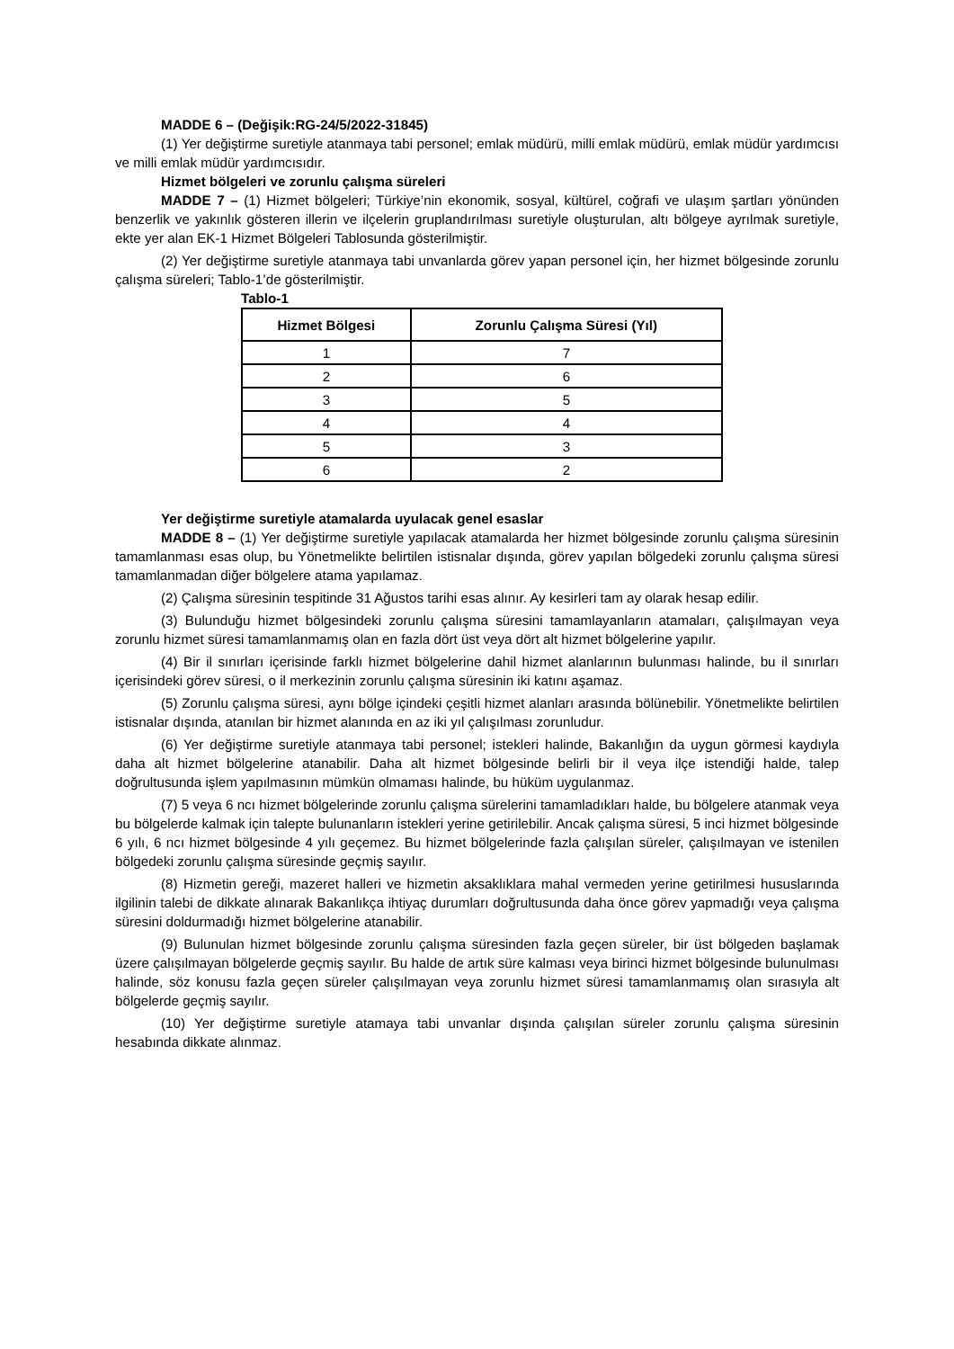MADDE 6 – (Değişik:RG-24/5/2022-31845)
(1) Yer değiştirme suretiyle atanmaya tabi personel; emlak müdürü, milli emlak müdürü, emlak müdür yardımcısı ve milli emlak müdür yardımcısıdır.
Hizmet bölgeleri ve zorunlu çalışma süreleri
MADDE 7 – (1) Hizmet bölgeleri; Türkiye’nin ekonomik, sosyal, kültürel, coğrafi ve ulaşım şartları yönünden benzerlik ve yakınlık gösteren illerin ve ilçelerin gruplandırılması suretiyle oluşturulan, altı bölgeye ayrılmak suretiyle, ekte yer alan EK-1 Hizmet Bölgeleri Tablosunda gösterilmiştir.
(2) Yer değiştirme suretiyle atanmaya tabi unvanlarda görev yapan personel için, her hizmet bölgesinde zorunlu çalışma süreleri; Tablo-1’de gösterilmiştir.
Tablo-1
| Hizmet Bölgesi | Zorunlu Çalışma Süresi (Yıl) |
| --- | --- |
| 1 | 7 |
| 2 | 6 |
| 3 | 5 |
| 4 | 4 |
| 5 | 3 |
| 6 | 2 |
Yer değiştirme suretiyle atamalarda uyulacak genel esaslar
MADDE 8 – (1) Yer değiştirme suretiyle yapılacak atamalarda her hizmet bölgesinde zorunlu çalışma süresinin tamamlanması esas olup, bu Yönetmelikte belirtilen istisnalar dışında, görev yapılan bölgedeki zorunlu çalışma süresi tamamlanmadan diğer bölgelere atama yapılamaz.
(2) Çalışma süresinin tespitinde 31 Ağustos tarihi esas alınır. Ay kesirleri tam ay olarak hesap edilir.
(3) Bulunduğu hizmet bölgesindeki zorunlu çalışma süresini tamamlayanların atamaları, çalışılmayan veya zorunlu hizmet süresi tamamlanmamış olan en fazla dört üst veya dört alt hizmet bölgelerine yapılır.
(4) Bir il sınırları içerisinde farklı hizmet bölgelerine dahil hizmet alanlarının bulunması halinde, bu il sınırları içerisindeki görev süresi, o il merkezinin zorunlu çalışma süresinin iki katını aşamaz.
(5) Zorunlu çalışma süresi, aynı bölge içindeki çeşitli hizmet alanları arasında bölünebilir. Yönetmelikte belirtilen istisnalar dışında, atanılan bir hizmet alanında en az iki yıl çalışılması zorunludur.
(6) Yer değiştirme suretiyle atanmaya tabi personel; istekleri halinde, Bakanlığın da uygun görmesi kaydıyla daha alt hizmet bölgelerine atanabilir. Daha alt hizmet bölgesinde belirli bir il veya ilçe istendiği halde, talep doğrultusunda işlem yapılmasının mümkün olmaması halinde, bu hüküm uygulanmaz.
(7) 5 veya 6 ncı hizmet bölgelerinde zorunlu çalışma sürelerini tamamladıkları halde, bu bölgelere atanmak veya bu bölgelerde kalmak için talepte bulunanların istekleri yerine getirilebilir. Ancak çalışma süresi, 5 inci hizmet bölgesinde 6 yılı, 6 ncı hizmet bölgesinde 4 yılı geçemez. Bu hizmet bölgelerinde fazla çalışılan süreler, çalışılmayan ve istenilen bölgedeki zorunlu çalışma süresinde geçmiş sayılır.
(8) Hizmetin gereği, mazeret halleri ve hizmetin aksaklıklara mahal vermeden yerine getirilmesi hususlarında ilgilinin talebi de dikkate alınarak Bakanlıkça ihtiyaç durumları doğrultusunda daha önce görev yapmadığı veya çalışma süresini doldurmadığı hizmet bölgelerine atanabilir.
(9) Bulunulan hizmet bölgesinde zorunlu çalışma süresinden fazla geçen süreler, bir üst bölgeden başlamak üzere çalışılmayan bölgelerde geçmiş sayılır. Bu halde de artık süre kalması veya birinci hizmet bölgesinde bulunulması halinde, söz konusu fazla geçen süreler çalışılmayan veya zorunlu hizmet süresi tamamlanmamış olan sırasıyla alt bölgelerde geçmiş sayılır.
(10) Yer değiştirme suretiyle atamaya tabi unvanlar dışında çalışılan süreler zorunlu çalışma süresinin hesabında dikkate alınmaz.